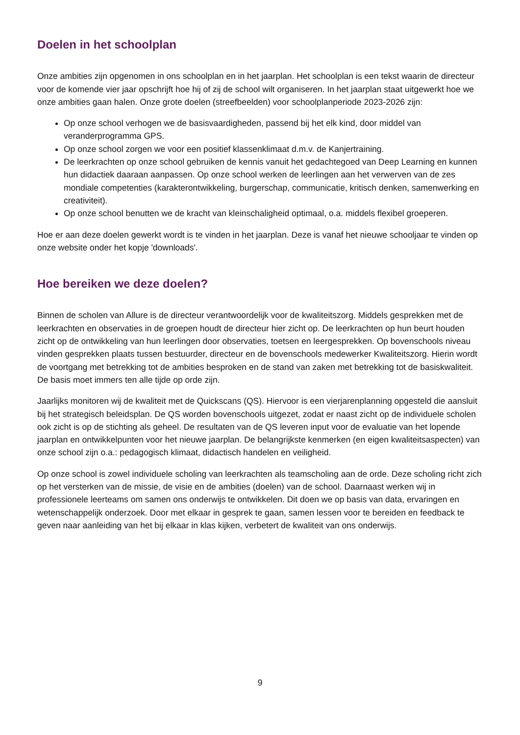Doelen in het schoolplan
Onze ambities zijn opgenomen in ons schoolplan en in het jaarplan. Het schoolplan is een tekst waarin de directeur voor de komende vier jaar opschrijft hoe hij of zij de school wilt organiseren. In het jaarplan staat uitgewerkt hoe we onze ambities gaan halen. Onze grote doelen (streefbeelden) voor schoolplanperiode 2023-2026 zijn:
Op onze school verhogen we de basisvaardigheden, passend bij het elk kind, door middel van veranderprogramma GPS.
Op onze school zorgen we voor een positief klassenklimaat d.m.v. de Kanjertraining.
De leerkrachten op onze school gebruiken de kennis vanuit het gedachtegoed van Deep Learning en kunnen hun didactiek daaraan aanpassen. Op onze school werken de leerlingen aan het verwerven van de zes mondiale competenties (karakterontwikkeling, burgerschap, communicatie, kritisch denken, samenwerking en creativiteit).
Op onze school benutten we de kracht van kleinschaligheid optimaal, o.a. middels flexibel groeperen.
Hoe er aan deze doelen gewerkt wordt is te vinden in het jaarplan. Deze is vanaf het nieuwe schooljaar te vinden op onze website onder het kopje 'downloads'.
Hoe bereiken we deze doelen?
Binnen de scholen van Allure is de directeur verantwoordelijk voor de kwaliteitszorg. Middels gesprekken met de leerkrachten en observaties in de groepen houdt de directeur hier zicht op. De leerkrachten op hun beurt houden zicht op de ontwikkeling van hun leerlingen door observaties, toetsen en leergesprekken. Op bovenschools niveau vinden gesprekken plaats tussen bestuurder, directeur en de bovenschools medewerker Kwaliteitszorg. Hierin wordt de voortgang met betrekking tot de ambities besproken en de stand van zaken met betrekking tot de basiskwaliteit. De basis moet immers ten alle tijde op orde zijn.
Jaarlijks monitoren wij de kwaliteit met de Quickscans (QS). Hiervoor is een vierjarenplanning opgesteld die aansluit bij het strategisch beleidsplan. De QS worden bovenschools uitgezet, zodat er naast zicht op de individuele scholen ook zicht is op de stichting als geheel. De resultaten van de QS leveren input voor de evaluatie van het lopende jaarplan en ontwikkelpunten voor het nieuwe jaarplan. De belangrijkste kenmerken (en eigen kwaliteitsaspecten) van onze school zijn o.a.: pedagogisch klimaat, didactisch handelen en veiligheid.
Op onze school is zowel individuele scholing van leerkrachten als teamscholing aan de orde. Deze scholing richt zich op het versterken van de missie, de visie en de ambities (doelen) van de school. Daarnaast werken wij in professionele leerteams om samen ons onderwijs te ontwikkelen. Dit doen we op basis van data, ervaringen en wetenschappelijk onderzoek. Door met elkaar in gesprek te gaan, samen lessen voor te bereiden en feedback te geven naar aanleiding van het bij elkaar in klas kijken, verbetert de kwaliteit van ons onderwijs.
9